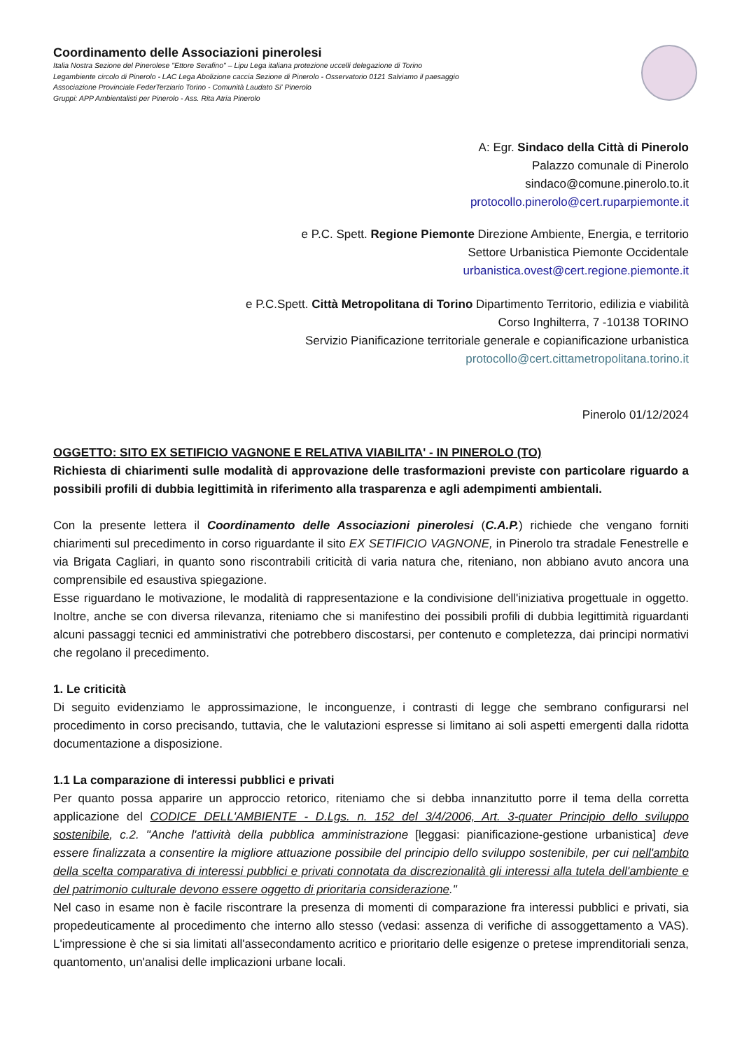Coordinamento delle Associazioni pinerolesi
Italia Nostra Sezione del Pinerolese "Ettore Serafino" – Lipu Lega italiana protezione uccelli delegazione di Torino
Legambiente circolo di Pinerolo - LAC Lega Abolizione caccia Sezione di Pinerolo - Osservatorio 0121 Salviamo il paesaggio
Associazione Provinciale FederTerziario Torino - Comunità Laudato Si' Pinerolo
Gruppi: APP Ambientalisti per Pinerolo - Ass. Rita Atria Pinerolo
A: Egr. Sindaco della Città di Pinerolo
Palazzo comunale di Pinerolo
sindaco@comune.pinerolo.to.it
protocollo.pinerolo@cert.ruparpiemonte.it
e P.C. Spett. Regione Piemonte Direzione Ambiente, Energia, e territorio
Settore Urbanistica Piemonte Occidentale
urbanistica.ovest@cert.regione.piemonte.it
e P.C.Spett. Città Metropolitana di Torino Dipartimento Territorio, edilizia e viabilità
Corso Inghilterra, 7 -10138 TORINO
Servizio Pianificazione territoriale generale e copianificazione urbanistica
protocollo@cert.cittametropolitana.torino.it
Pinerolo 01/12/2024
OGGETTO: SITO EX SETIFICIO VAGNONE E RELATIVA VIABILITA' - IN PINEROLO (TO)
Richiesta di chiarimenti sulle modalità di approvazione delle trasformazioni previste con particolare riguardo a possibili profili di dubbia legittimità in riferimento alla trasparenza e agli adempimenti ambientali.
Con la presente lettera il Coordinamento delle Associazioni pinerolesi (C.A.P.) richiede che vengano forniti chiarimenti sul precedimento in corso riguardante il sito EX SETIFICIO VAGNONE, in Pinerolo tra stradale Fenestrelle e via Brigata Cagliari, in quanto sono riscontrabili criticità di varia natura che, riteniano, non abbiano avuto ancora una comprensibile ed esaustiva spiegazione.
Esse riguardano le motivazione, le modalità di rappresentazione e la condivisione dell'iniziativa progettuale in oggetto. Inoltre, anche se con diversa rilevanza, riteniamo che si manifestino dei possibili profili di dubbia legittimità riguardanti alcuni passaggi tecnici ed amministrativi che potrebbero discostarsi, per contenuto e completezza, dai principi normativi che regolano il precedimento.
1. Le criticità
Di seguito evidenziamo le approssimazione, le inconguenze, i contrasti di legge che sembrano configurarsi nel procedimento in corso precisando, tuttavia, che le valutazioni espresse si limitano ai soli aspetti emergenti dalla ridotta documentazione a disposizione.
1.1 La comparazione di interessi pubblici e privati
Per quanto possa apparire un approccio retorico, riteniamo che si debba innanzitutto porre il tema della corretta applicazione del CODICE DELL'AMBIENTE - D.Lgs. n. 152 del 3/4/2006, Art. 3-quater Principio dello sviluppo sostenibile, c.2. "Anche l'attività della pubblica amministrazione [leggasi: pianificazione-gestione urbanistica] deve essere finalizzata a consentire la migliore attuazione possibile del principio dello sviluppo sostenibile, per cui nell'ambito della scelta comparativa di interessi pubblici e privati connotata da discrezionalità gli interessi alla tutela dell'ambiente e del patrimonio culturale devono essere oggetto di prioritaria considerazione."
Nel caso in esame non è facile riscontrare la presenza di momenti di comparazione fra interessi pubblici e privati, sia propedeuticamente al procedimento che interno allo stesso (vedasi: assenza di verifiche di assoggettamento a VAS). L'impressione è che si sia limitati all'assecondamento acritico e prioritario delle esigenze o pretese imprenditoriali senza, quantomento, un'analisi delle implicazioni urbane locali.